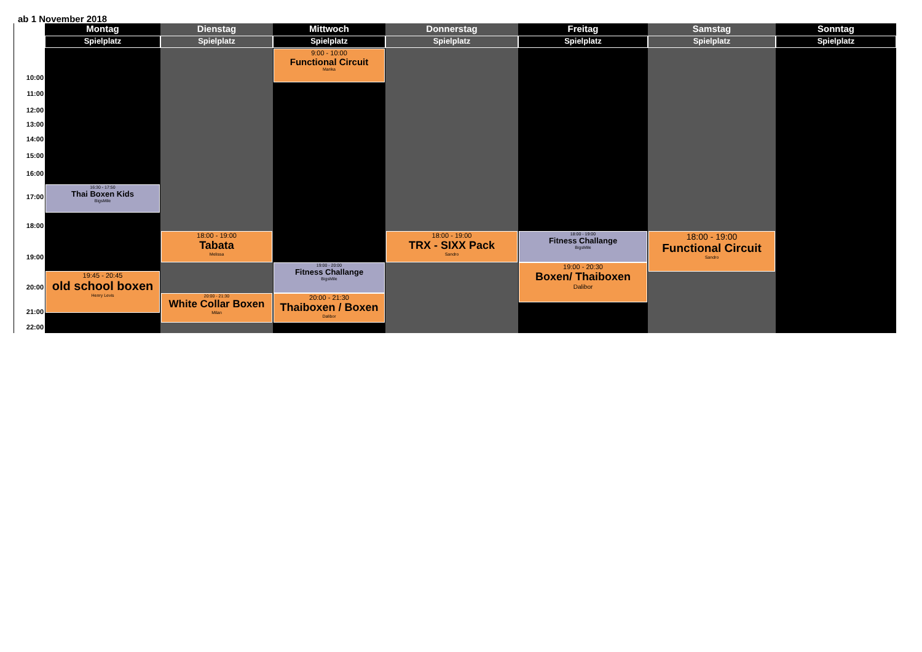ab 1 November 2018
10:00
11:00
12:00
13:00
14:00
15:00
16:00
17:00
18:00
19:00
20:00
21:00
22:00
Montag
Spielplatz
16:30 - 17:50
Thai Boxen Kids
BigsMile
19:45 - 20:45
old school boxen
Henry Levis
Dienstag
Spielplatz
18:00 - 19:00
Tabata
Melissa
20:00 - 21:30
White Collar Boxen
Milan
Mittwoch
Spielplatz
9:00 - 10:00
Functional Circuit
Marika
19:00 - 20:00
Fitness Challange
BigsMile
20:00 - 21:30
Thaiboxen / Boxen
Dalibor
Donnerstag
Spielplatz
18:00 - 19:00
TRX - SIXX Pack
Sandro
Freitag
Spielplatz
18:00 - 19:00
Fitness Challange
BigsMile
19:00 - 20:30
Boxen/ Thaiboxen
Dalibor
Samstag
Spielplatz
18:00 - 19:00
Functional Circuit
Sandro
Sonntag
Spielplatz